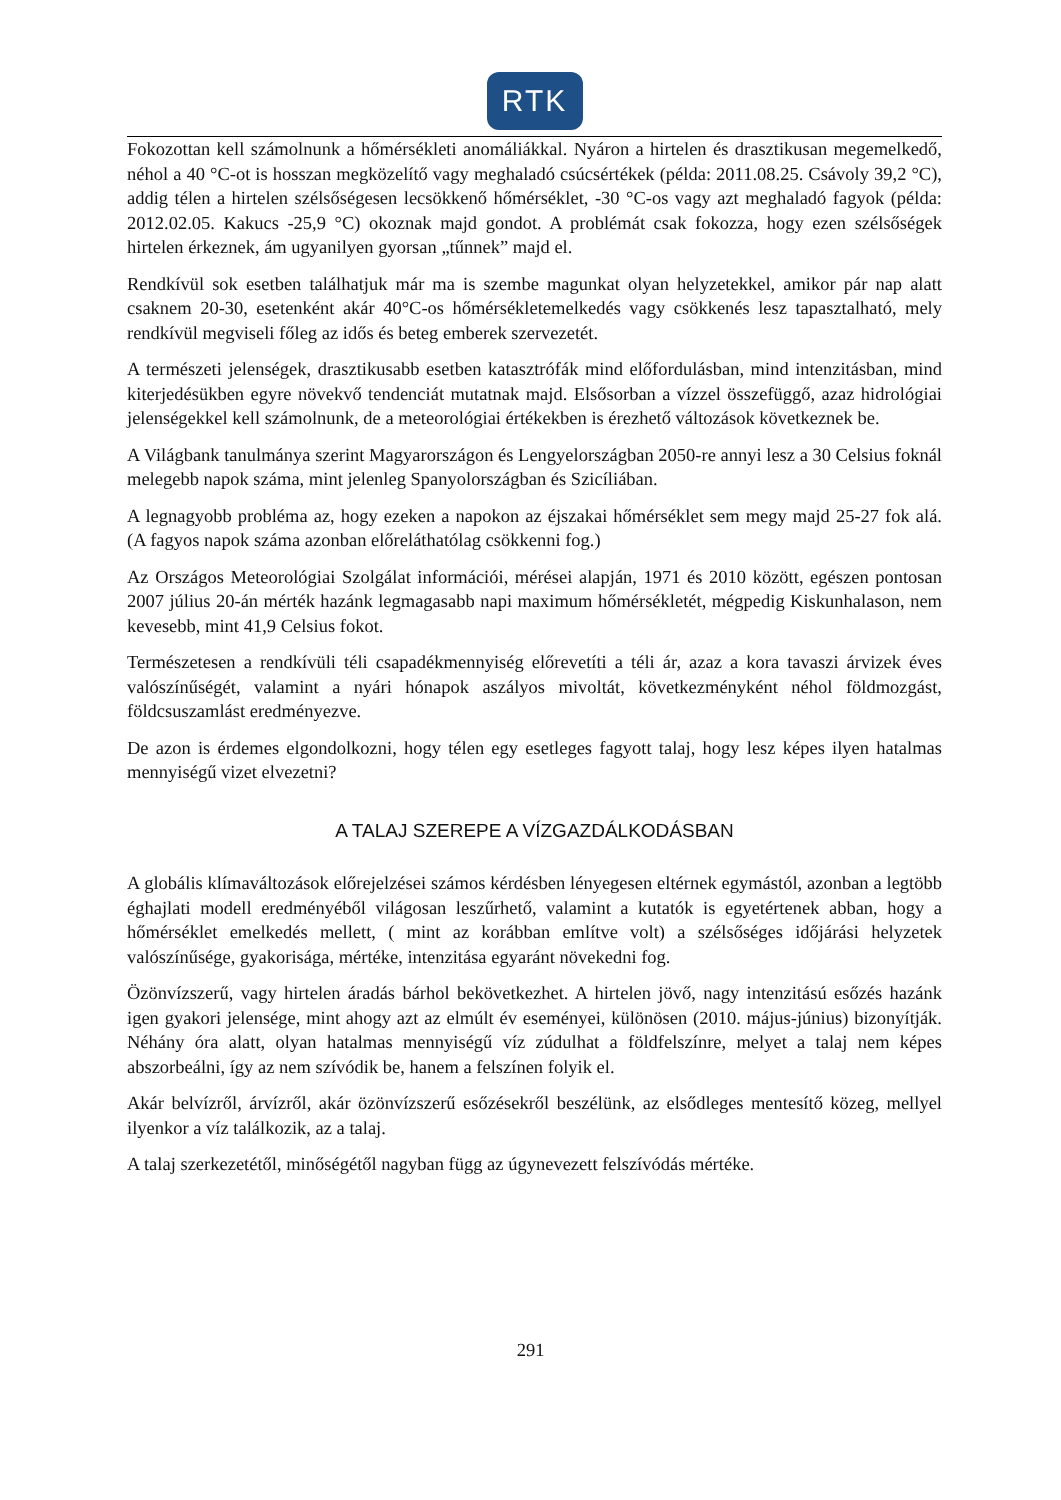RTK
Fokozottan kell számolnunk a hőmérsékleti anomáliákkal. Nyáron a hirtelen és drasztikusan megemelkedő, néhol a 40 °C-ot is hosszan megközelítő vagy meghaladó csúcsértékek (példa: 2011.08.25. Csávoly 39,2 °C), addig télen a hirtelen szélsőségesen lecsökkenő hőmérséklet, -30 °C-os vagy azt meghaladó fagyok (példa: 2012.02.05. Kakucs -25,9 °C) okoznak majd gondot. A problémát csak fokozza, hogy ezen szélsőségek hirtelen érkeznek, ám ugyanilyen gyorsan „tűnnek” majd el.
Rendkívül sok esetben találhatjuk már ma is szembe magunkat olyan helyzetekkel, amikor pár nap alatt csaknem 20-30, esetenként akár 40°C-os hőmérsékletemelkedés vagy csökkenés lesz tapasztalható, mely rendkívül megviseli főleg az idős és beteg emberek szervezetét.
A természeti jelenségek, drasztikusabb esetben katasztrófák mind előfordulásban, mind intenzitásban, mind kiterjedésükben egyre növekvő tendenciát mutatnak majd. Elsősorban a vízzel összefüggő, azaz hidrológiai jelenségekkel kell számolnunk, de a meteorológiai értékekben is érezhető változások következnek be.
A Világbank tanulmánya szerint Magyarországon és Lengyelországban 2050-re annyi lesz a 30 Celsius foknál melegebb napok száma, mint jelenleg Spanyolországban és Szicíliában.
A legnagyobb probléma az, hogy ezeken a napokon az éjszakai hőmérséklet sem megy majd 25-27 fok alá. (A fagyos napok száma azonban előreláthatólag csökkenni fog.)
Az Országos Meteorológiai Szolgálat információi, mérései alapján, 1971 és 2010 között, egészen pontosan 2007 július 20-án mérték hazánk legmagasabb napi maximum hőmérsékletét, mégpedig Kiskunhalason, nem kevesebb, mint 41,9 Celsius fokot.
Természetesen a rendkívüli téli csapadékmennyiség előrevetíti a téli ár, azaz a kora tavaszi árvizek éves valószínűségét, valamint a nyári hónapok aszályos mivoltát, következményként néhol földmozgást, földcsuszamlást eredményezve.
De azon is érdemes elgondolkozni, hogy télen egy esetleges fagyott talaj, hogy lesz képes ilyen hatalmas mennyiségű vizet elvezetni?
A TALAJ SZEREPE A VÍZGAZDÁLKODÁSBAN
A globális klímaváltozások előrejelzései számos kérdésben lényegesen eltérnek egymástól, azonban a legtöbb éghajlati modell eredményéből világosan leszűrhető, valamint a kutatók is egyetértenek abban, hogy a hőmérséklet emelkedés mellett, ( mint az korábban említve volt) a szélsőséges időjárási helyzetek valószínűsége, gyakorisága, mértéke, intenzitása egyaránt növekedni fog.
Özönvízszerű, vagy hirtelen áradás bárhol bekövetkezhet. A hirtelen jövő, nagy intenzitású esőzés hazánk igen gyakori jelensége, mint ahogy azt az elmúlt év eseményei, különösen (2010. május-június) bizonyítják. Néhány óra alatt, olyan hatalmas mennyiségű víz zúdulhat a földfelszínre, melyet a talaj nem képes abszorbeálni, így az nem szívódik be, hanem a felszínen folyik el.
Akár belvízről, árvízről, akár özönvízszerű esőzésekről beszélünk, az elsődleges mentesítő közeg, mellyel ilyenkor a víz találkozik, az a talaj.
A talaj szerkezetétől, minőségétől nagyban függ az úgynevezett felszívódás mértéke.
291